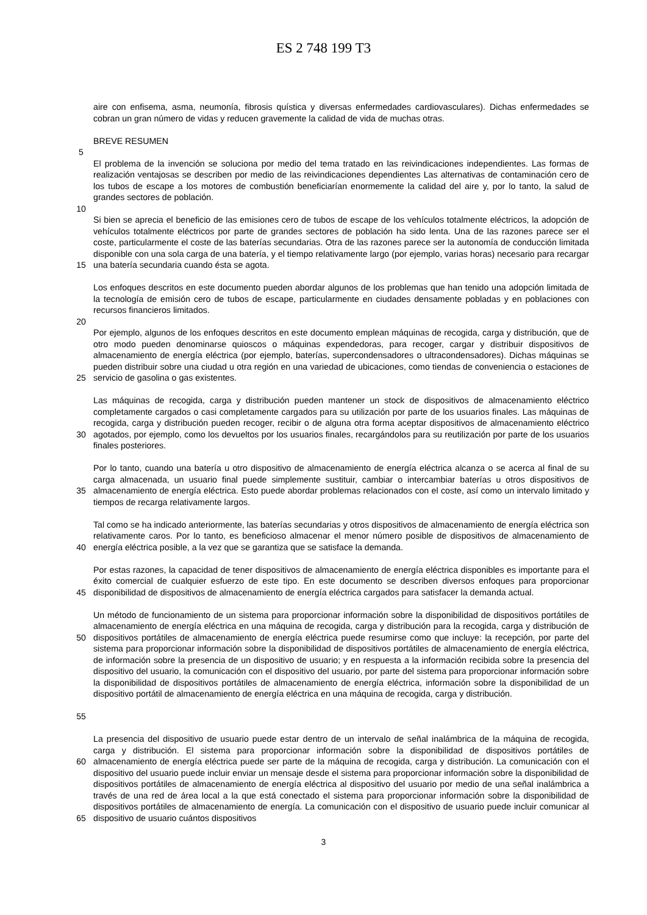ES 2 748 199 T3
aire con enfisema, asma, neumonía, fibrosis quística y diversas enfermedades cardiovasculares). Dichas enfermedades se cobran un gran número de vidas y reducen gravemente la calidad de vida de muchas otras.
BREVE RESUMEN
5
El problema de la invención se soluciona por medio del tema tratado en las reivindicaciones independientes. Las formas de realización ventajosas se describen por medio de las reivindicaciones dependientes Las alternativas de contaminación cero de los tubos de escape a los motores de combustión beneficiarían enormemente la calidad del aire y, por lo tanto, la salud de grandes sectores de población.
10
15 Si bien se aprecia el beneficio de las emisiones cero de tubos de escape de los vehículos totalmente eléctricos, la adopción de vehículos totalmente eléctricos por parte de grandes sectores de población ha sido lenta. Una de las razones parece ser el coste, particularmente el coste de las baterías secundarias. Otra de las razones parece ser la autonomía de conducción limitada disponible con una sola carga de una batería, y el tiempo relativamente largo (por ejemplo, varias horas) necesario para recargar una batería secundaria cuando ésta se agota.
Los enfoques descritos en este documento pueden abordar algunos de los problemas que han tenido una adopción limitada de la tecnología de emisión cero de tubos de escape, particularmente en ciudades densamente pobladas y en poblaciones con recursos financieros limitados.
20
25 Por ejemplo, algunos de los enfoques descritos en este documento emplean máquinas de recogida, carga y distribución, que de otro modo pueden denominarse quioscos o máquinas expendedoras, para recoger, cargar y distribuir dispositivos de almacenamiento de energía eléctrica (por ejemplo, baterías, supercondensadores o ultracondensadores). Dichas máquinas se pueden distribuir sobre una ciudad u otra región en una variedad de ubicaciones, como tiendas de conveniencia o estaciones de servicio de gasolina o gas existentes.
30 Las máquinas de recogida, carga y distribución pueden mantener un stock de dispositivos de almacenamiento eléctrico completamente cargados o casi completamente cargados para su utilización por parte de los usuarios finales. Las máquinas de recogida, carga y distribución pueden recoger, recibir o de alguna otra forma aceptar dispositivos de almacenamiento eléctrico agotados, por ejemplo, como los devueltos por los usuarios finales, recargándolos para su reutilización por parte de los usuarios finales posteriores.
35 Por lo tanto, cuando una batería u otro dispositivo de almacenamiento de energía eléctrica alcanza o se acerca al final de su carga almacenada, un usuario final puede simplemente sustituir, cambiar o intercambiar baterías u otros dispositivos de almacenamiento de energía eléctrica. Esto puede abordar problemas relacionados con el coste, así como un intervalo limitado y tiempos de recarga relativamente largos.
40 Tal como se ha indicado anteriormente, las baterías secundarias y otros dispositivos de almacenamiento de energía eléctrica son relativamente caros. Por lo tanto, es beneficioso almacenar el menor número posible de dispositivos de almacenamiento de energía eléctrica posible, a la vez que se garantiza que se satisface la demanda.
45 Por estas razones, la capacidad de tener dispositivos de almacenamiento de energía eléctrica disponibles es importante para el éxito comercial de cualquier esfuerzo de este tipo. En este documento se describen diversos enfoques para proporcionar disponibilidad de dispositivos de almacenamiento de energía eléctrica cargados para satisfacer la demanda actual.
50
55
Un método de funcionamiento de un sistema para proporcionar información sobre la disponibilidad de dispositivos portátiles de almacenamiento de energía eléctrica en una máquina de recogida, carga y distribución para la recogida, carga y distribución de dispositivos portátiles de almacenamiento de energía eléctrica puede resumirse como que incluye: la recepción, por parte del sistema para proporcionar información sobre la disponibilidad de dispositivos portátiles de almacenamiento de energía eléctrica, de información sobre la presencia de un dispositivo de usuario; y en respuesta a la información recibida sobre la presencia del dispositivo del usuario, la comunicación con el dispositivo del usuario, por parte del sistema para proporcionar información sobre la disponibilidad de dispositivos portátiles de almacenamiento de energía eléctrica, información sobre la disponibilidad de un dispositivo portátil de almacenamiento de energía eléctrica en una máquina de recogida, carga y distribución.
60
65
La presencia del dispositivo de usuario puede estar dentro de un intervalo de señal inalámbrica de la máquina de recogida, carga y distribución. El sistema para proporcionar información sobre la disponibilidad de dispositivos portátiles de almacenamiento de energía eléctrica puede ser parte de la máquina de recogida, carga y distribución. La comunicación con el dispositivo del usuario puede incluir enviar un mensaje desde el sistema para proporcionar información sobre la disponibilidad de dispositivos portátiles de almacenamiento de energía eléctrica al dispositivo del usuario por medio de una señal inalámbrica a través de una red de área local a la que está conectado el sistema para proporcionar información sobre la disponibilidad de dispositivos portátiles de almacenamiento de energía. La comunicación con el dispositivo de usuario puede incluir comunicar al dispositivo de usuario cuántos dispositivos
3